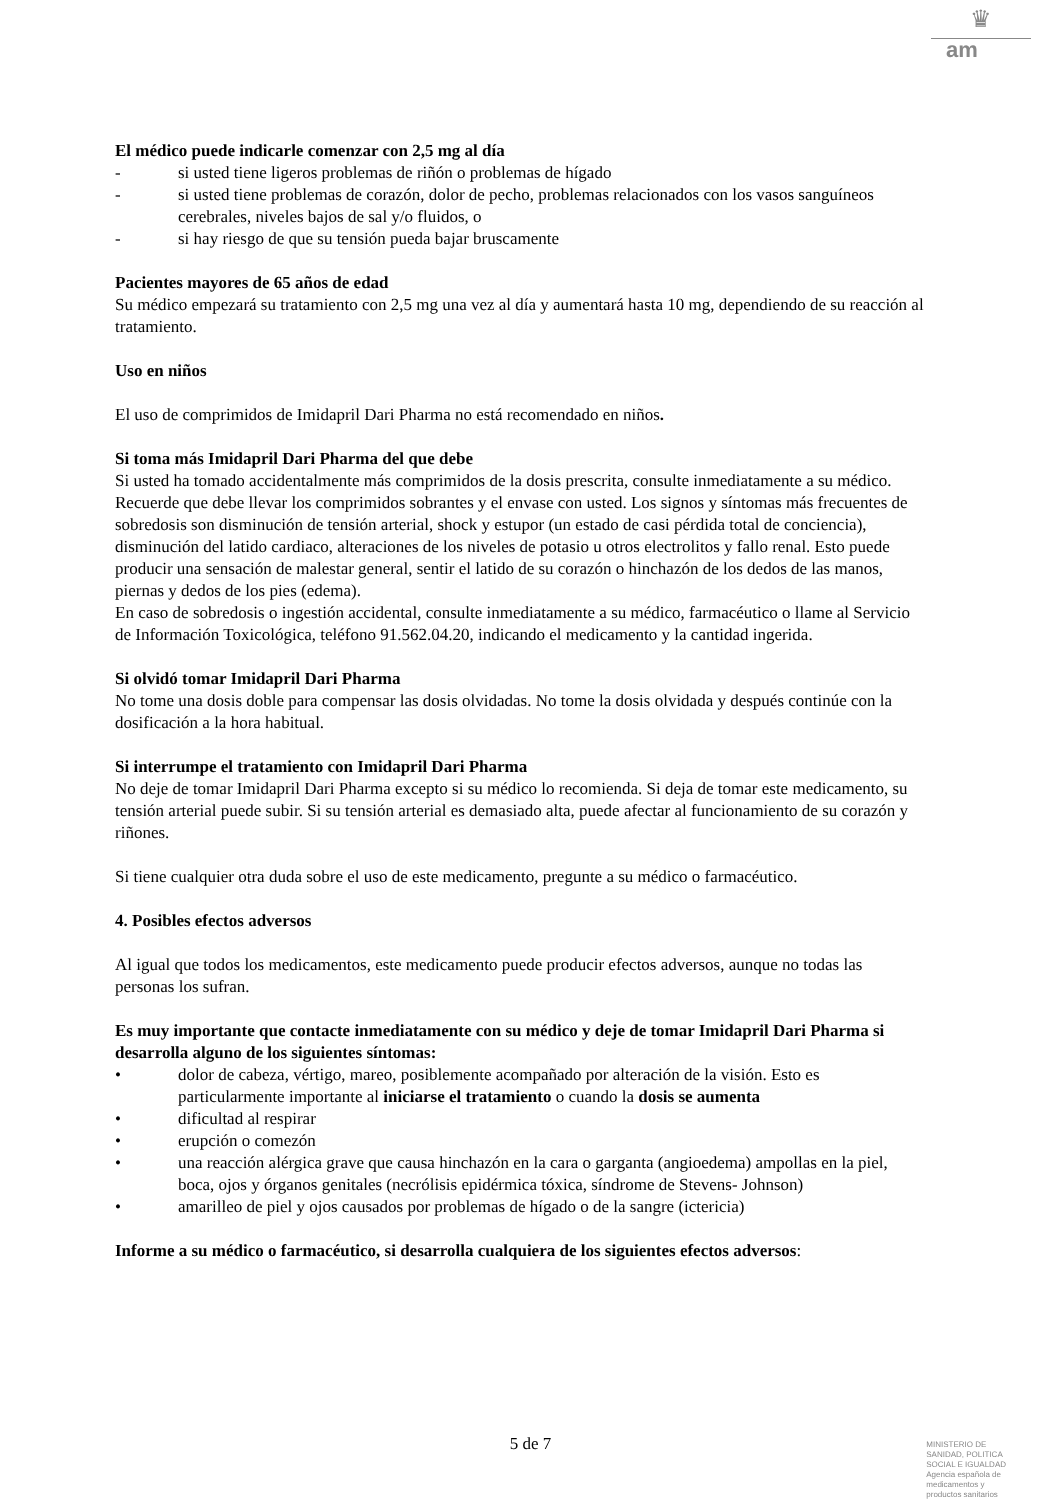♛
am
El médico puede indicarle comenzar con 2,5 mg al día
- si usted tiene ligeros problemas de riñón o problemas de hígado
- si usted tiene problemas de corazón, dolor de pecho, problemas relacionados con los vasos sanguíneos cerebrales, niveles bajos de sal y/o fluidos, o
- si hay riesgo de que su tensión pueda bajar bruscamente
Pacientes mayores de 65 años de edad
Su médico empezará su tratamiento con 2,5 mg una vez al día y aumentará hasta 10 mg, dependiendo de su reacción al tratamiento.
Uso en niños
El uso de comprimidos de Imidapril Dari Pharma no está recomendado en niños.
Si toma más Imidapril Dari Pharma del que debe
Si usted ha tomado accidentalmente más comprimidos de la dosis prescrita, consulte inmediatamente a su médico. Recuerde que debe llevar los comprimidos sobrantes y el envase con usted. Los signos y síntomas más frecuentes de sobredosis son disminución de tensión arterial, shock y estupor (un estado de casi pérdida total de conciencia), disminución del latido cardiaco, alteraciones de los niveles de potasio u otros electrolitos y fallo renal. Esto puede producir una sensación de malestar general, sentir el latido de su corazón o hinchazón de los dedos de las manos, piernas y dedos de los pies (edema).
En caso de sobredosis o ingestión accidental, consulte inmediatamente a su médico, farmacéutico o llame al Servicio de Información Toxicológica, teléfono 91.562.04.20, indicando el medicamento y la cantidad ingerida.
Si olvidó tomar Imidapril Dari Pharma
No tome una dosis doble para compensar las dosis olvidadas. No tome la dosis olvidada y después continúe con la dosificación a la hora habitual.
Si interrumpe el tratamiento con Imidapril Dari Pharma
No deje de tomar Imidapril Dari Pharma excepto si su médico lo recomienda. Si deja de tomar este medicamento, su tensión arterial puede subir. Si su tensión arterial es demasiado alta, puede afectar al funcionamiento de su corazón y riñones.
Si tiene cualquier otra duda sobre el uso de este medicamento, pregunte a su médico o farmacéutico.
4. Posibles efectos adversos
Al igual que todos los medicamentos, este medicamento puede producir efectos adversos, aunque no todas las personas los sufran.
Es muy importante que contacte inmediatamente con su médico y deje de tomar Imidapril Dari Pharma si desarrolla alguno de los siguientes síntomas:
• dolor de cabeza, vértigo, mareo, posiblemente acompañado por alteración de la visión. Esto es particularmente importante al iniciarse el tratamiento o cuando la dosis se aumenta
• dificultad al respirar
• erupción o comezón
• una reacción alérgica grave que causa hinchazón en la cara o garganta (angioedema) ampollas en la piel, boca, ojos y órganos genitales (necrólisis epidérmica tóxica, síndrome de Stevens- Johnson)
• amarilleo de piel y ojos causados por problemas de hígado o de la sangre (ictericia)
Informe a su médico o farmacéutico, si desarrolla cualquiera de los siguientes efectos adversos:
5 de 7
MINISTERIO DE
SANIDAD, POLITICA
SOCIAL E IGUALDAD
Agencia española de
medicamentos y
productos sanitarios